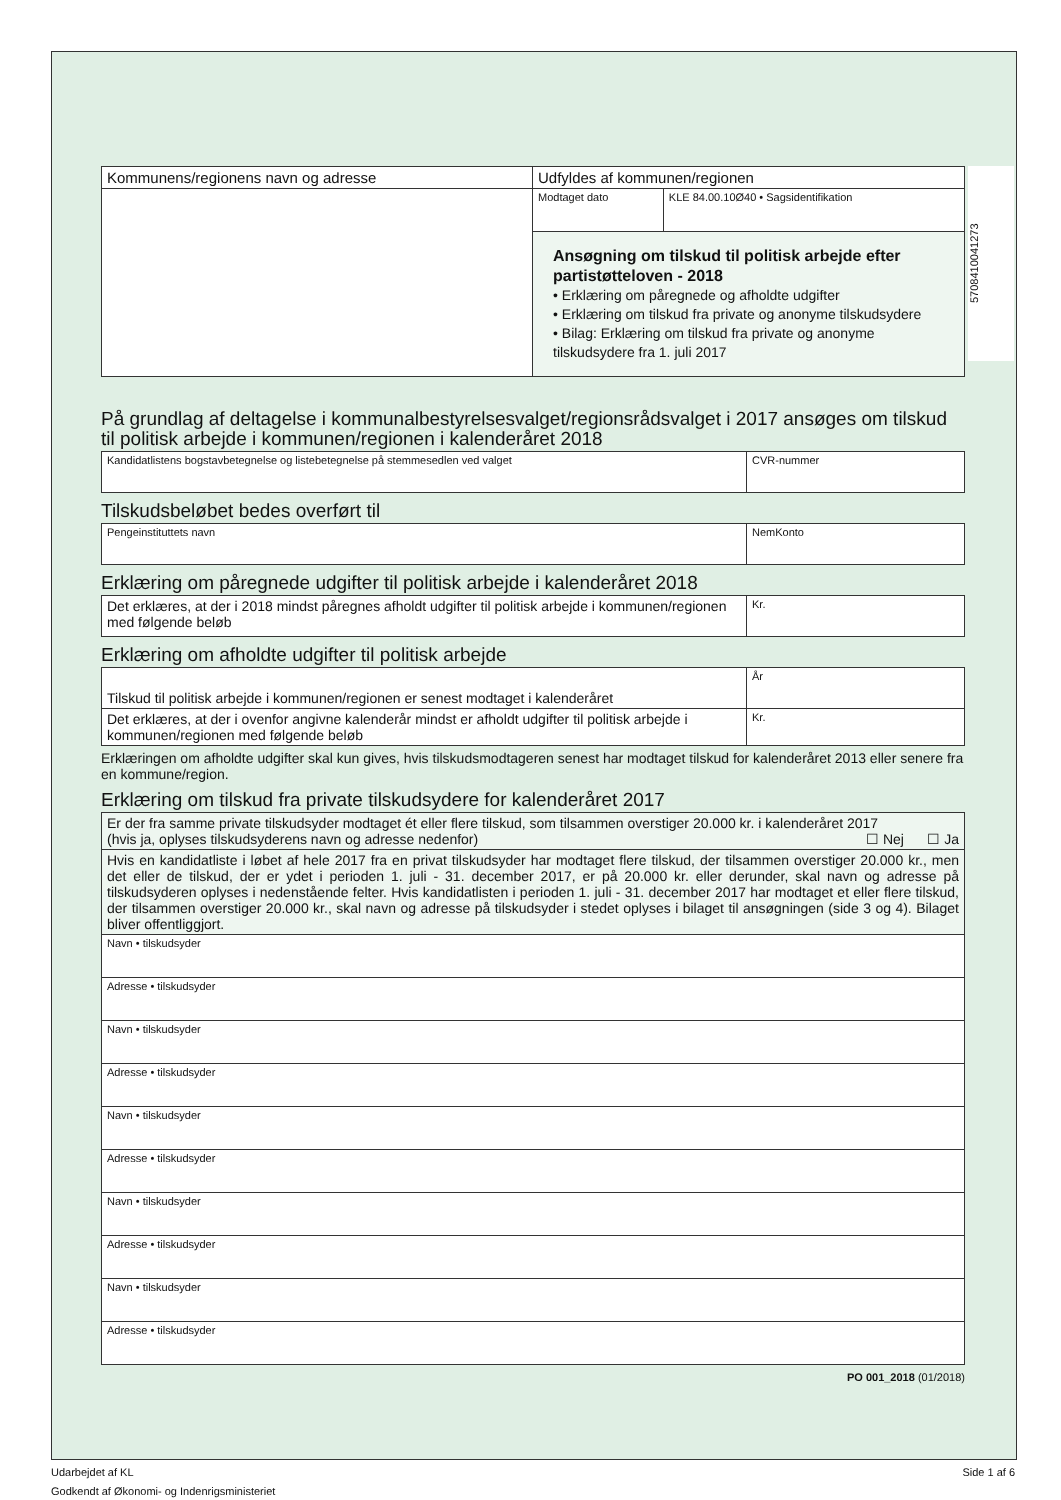5708410041273
| Kommunens/regionens navn og adresse | Udfyldes af kommunen/regionen | |
| | Modtaget dato | KLE 84.00.10Ø40 • Sagsidentifikation |
| | Ansøgning om tilskud til politisk arbejde efter partistøtteloven - 2018 • Erklæring om påregnede og afholdte udgifter • Erklæring om tilskud fra private og anonyme tilskudsydere • Bilag: Erklæring om tilskud fra private og anonyme tilskudsydere fra 1. juli 2017 | |
På grundlag af deltagelse i kommunalbestyrelsesvalget/regionsrådsvalget i 2017 ansøges om tilskud til politisk arbejde i kommunen/regionen i kalenderåret 2018
| Kandidatlistens bogstavbetegnelse og listebetegnelse på stemmesedlen ved valget | CVR-nummer |
Tilskudsbeløbet bedes overført til
| Pengeinstituttets navn | NemKonto |
Erklæring om påregnede udgifter til politisk arbejde i kalenderåret 2018
| Det erklæres, at der i 2018 mindst påregnes afholdt udgifter til politisk arbejde i kommunen/regionen med følgende beløb | Kr. |
Erklæring om afholdte udgifter til politisk arbejde
| Tilskud til politisk arbejde i kommunen/regionen er senest modtaget i kalenderåret | År |
| Det erklæres, at der i ovenfor angivne kalenderår mindst er afholdt udgifter til politisk arbejde i kommunen/regionen med følgende beløb | Kr. |
Erklæringen om afholdte udgifter skal kun gives, hvis tilskudsmodtageren senest har modtaget tilskud for kalenderåret 2013 eller senere fra en kommune/region.
Erklæring om tilskud fra private tilskudsydere for kalenderåret 2017
| Er der fra samme private tilskudsyder modtaget ét eller flere tilskud, som tilsammen overstiger 20.000 kr. i kalenderåret 2017 (hvis ja, oplyses tilskudsyderens navn og adresse nedenfor) ☐ Nej ☐ Ja |
| Hvis en kandidatliste i løbet af hele 2017 fra en privat tilskudsyder har modtaget flere tilskud, der tilsammen overstiger 20.000 kr., men det eller de tilskud, der er ydet i perioden 1. juli - 31. december 2017, er på 20.000 kr. eller derunder, skal navn og adresse på tilskudsyderen oplyses i nedenstående felter. Hvis kandidatlisten i perioden 1. juli - 31. december 2017 har modtaget et eller flere tilskud, der tilsammen overstiger 20.000 kr., skal navn og adresse på tilskudsyder i stedet oplyses i bilaget til ansøgningen (side 3 og 4). Bilaget bliver offentliggjort. |
| Navn • tilskudsyder |
| Adresse • tilskudsyder |
| Navn • tilskudsyder |
| Adresse • tilskudsyder |
| Navn • tilskudsyder |
| Adresse • tilskudsyder |
| Navn • tilskudsyder |
| Adresse • tilskudsyder |
| Navn • tilskudsyder |
| Adresse • tilskudsyder |
PO 001_2018 (01/2018)
Side 1 af 6 Udarbejdet af KL
Godkendt af Økonomi- og Indenrigsministeriet